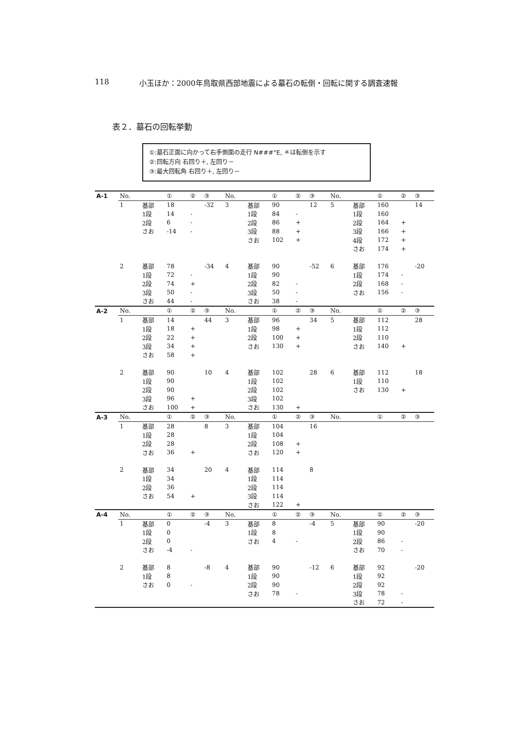118 小玉ほか：2000年鳥取県西部地震による墓石の転倒・回転に関する調査速報
表２．墓石の回転挙動
①:墓石正面に向かって右手側面の走行 N###°E, ＊は転倒を示す
②:回転方向 右回り＋, 左回り－
③:最大回転角 右回り＋, 左回り－
| A-1 | No. | | ① | ② | ③ | No. | | ① | ② | ③ | No. | | ① | ② | ③ |
| | 1 | 基部 | 18 | | -32 | 3 | 基部 | 90 | | 12 | 5 | 基部 | 160 | | 14 |
| | | 1段 | 14 | - | | | 1段 | 84 | - | | | 1段 | 160 | | |
| | | 2段 | 6 | - | | | 2段 | 86 | + | | | 2段 | 164 | + | |
| | | さお | -14 | - | | | 3段 | 88 | + | | | 3段 | 166 | + | |
| | | | | | | | さお | 102 | + | | | 4段 | 172 | + | |
| | | | | | | | | | | | | さお | 174 | + | |
| | 2 | 基部 | 78 | | -34 | 4 | 基部 | 90 | | -52 | 6 | 基部 | 176 | | -20 |
| | | 1段 | 72 | - | | | 1段 | 90 | | | | 1段 | 174 | - | |
| | | 2段 | 74 | + | | | 2段 | 82 | - | | | 2段 | 168 | - | |
| | | 3段 | 50 | - | | | 3段 | 50 | - | | | さお | 156 | - | |
| | | さお | 44 | - | | | さお | 38 | - | | | | | | |
| A-2 | No. | | ① | ② | ③ | No. | | ① | ② | ③ | No. | | ① | ② | ③ |
| | 1 | 基部 | 14 | | 44 | 3 | 基部 | 96 | | 34 | 5 | 基部 | 112 | | 28 |
| | | 1段 | 18 | + | | | 1段 | 98 | + | | | 1段 | 112 | | |
| | | 2段 | 22 | + | | | 2段 | 100 | + | | | 2段 | 110 | | |
| | | 3段 | 34 | + | | | さお | 130 | + | | | さお | 140 | + | |
| | | さお | 58 | + | | | | | | | | | | | |
| | 2 | 基部 | 90 | | 10 | 4 | 基部 | 102 | | 28 | 6 | 基部 | 112 | | 18 |
| | | 1段 | 90 | | | | 1段 | 102 | | | | 1段 | 110 | | |
| | | 2段 | 90 | | | | 2段 | 102 | | | | さお | 130 | + | |
| | | 3段 | 96 | + | | | 3段 | 102 | | | | | | | |
| | | さお | 100 | + | | | さお | 130 | + | | | | | | |
| A-3 | No. | | ① | ② | ③ | No. | | ① | ② | ③ | No. | | ① | ② | ③ |
| | 1 | 基部 | 28 | | 8 | 3 | 基部 | 104 | | 16 | | | | | |
| | | 1段 | 28 | | | | 1段 | 104 | | | | | | | |
| | | 2段 | 28 | | | | 2段 | 108 | + | | | | | | |
| | | さお | 36 | + | | | さお | 120 | + | | | | | | |
| | 2 | 基部 | 34 | | 20 | 4 | 基部 | 114 | | 8 | | | | | |
| | | 1段 | 34 | | | | 1段 | 114 | | | | | | | |
| | | 2段 | 36 | | | | 2段 | 114 | | | | | | | |
| | | さお | 54 | + | | | 3段 | 114 | | | | | | | |
| | | | | | | | さお | 122 | + | | | | | | |
| A-4 | No. | | ① | ② | ③ | No. | | ① | ② | ③ | No. | | ① | ② | ③ |
| | 1 | 基部 | 0 | | -4 | 3 | 基部 | 8 | | -4 | 5 | 基部 | 90 | | -20 |
| | | 1段 | 0 | | | | 1段 | 8 | | | | 1段 | 90 | | |
| | | 2段 | 0 | | | | さお | 4 | - | | | 2段 | 86 | - | |
| | | さお | -4 | - | | | | | | | | さお | 70 | - | |
| | 2 | 基部 | 8 | | -8 | 4 | 基部 | 90 | | -12 | 6 | 基部 | 92 | | -20 |
| | | 1段 | 8 | | | | 1段 | 90 | | | | 1段 | 92 | | |
| | | さお | 0 | - | | | 2段 | 90 | | | | 2段 | 92 | | |
| | | | | | | | さお | 78 | - | | | 3段 | 78 | - | |
| | | | | | | | | | | | | さお | 72 | - | |